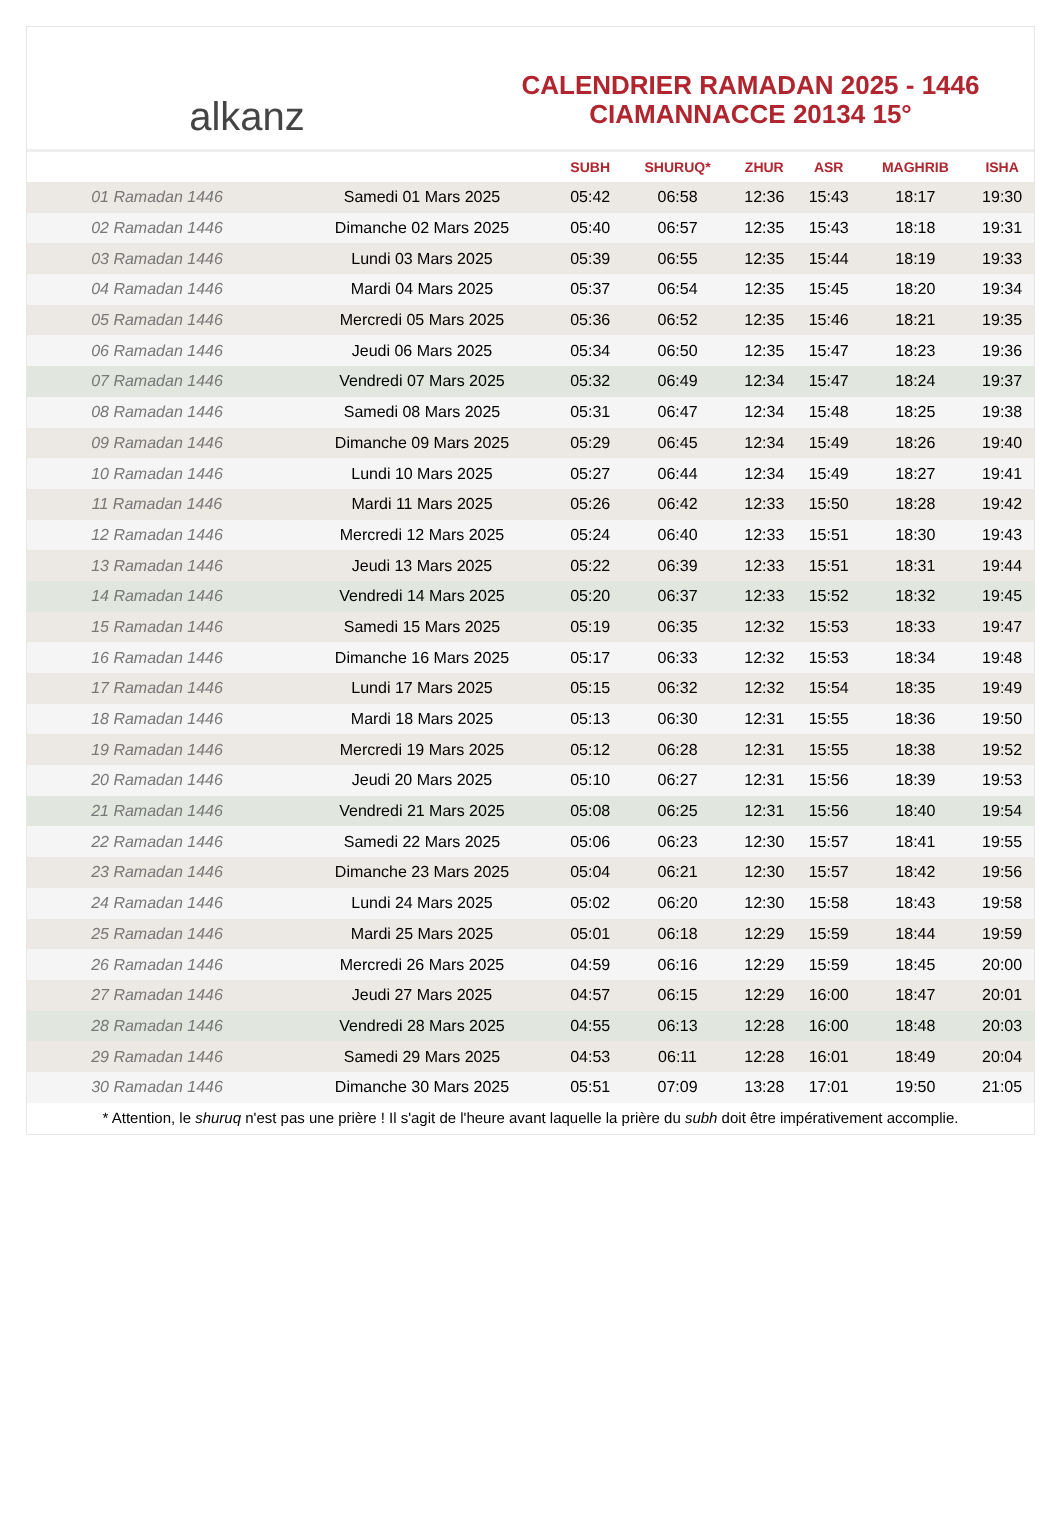alkanz
CALENDRIER RAMADAN 2025 - 1446
CIAMANNACCE 20134 15°
| | | SUBH | SHURUQ* | ZHUR | ASR | MAGHRIB | ISHA |
| --- | --- | --- | --- | --- | --- | --- | --- |
| 01 Ramadan 1446 | Samedi 01 Mars 2025 | 05:42 | 06:58 | 12:36 | 15:43 | 18:17 | 19:30 |
| 02 Ramadan 1446 | Dimanche 02 Mars 2025 | 05:40 | 06:57 | 12:35 | 15:43 | 18:18 | 19:31 |
| 03 Ramadan 1446 | Lundi 03 Mars 2025 | 05:39 | 06:55 | 12:35 | 15:44 | 18:19 | 19:33 |
| 04 Ramadan 1446 | Mardi 04 Mars 2025 | 05:37 | 06:54 | 12:35 | 15:45 | 18:20 | 19:34 |
| 05 Ramadan 1446 | Mercredi 05 Mars 2025 | 05:36 | 06:52 | 12:35 | 15:46 | 18:21 | 19:35 |
| 06 Ramadan 1446 | Jeudi 06 Mars 2025 | 05:34 | 06:50 | 12:35 | 15:47 | 18:23 | 19:36 |
| 07 Ramadan 1446 | Vendredi 07 Mars 2025 | 05:32 | 06:49 | 12:34 | 15:47 | 18:24 | 19:37 |
| 08 Ramadan 1446 | Samedi 08 Mars 2025 | 05:31 | 06:47 | 12:34 | 15:48 | 18:25 | 19:38 |
| 09 Ramadan 1446 | Dimanche 09 Mars 2025 | 05:29 | 06:45 | 12:34 | 15:49 | 18:26 | 19:40 |
| 10 Ramadan 1446 | Lundi 10 Mars 2025 | 05:27 | 06:44 | 12:34 | 15:49 | 18:27 | 19:41 |
| 11 Ramadan 1446 | Mardi 11 Mars 2025 | 05:26 | 06:42 | 12:33 | 15:50 | 18:28 | 19:42 |
| 12 Ramadan 1446 | Mercredi 12 Mars 2025 | 05:24 | 06:40 | 12:33 | 15:51 | 18:30 | 19:43 |
| 13 Ramadan 1446 | Jeudi 13 Mars 2025 | 05:22 | 06:39 | 12:33 | 15:51 | 18:31 | 19:44 |
| 14 Ramadan 1446 | Vendredi 14 Mars 2025 | 05:20 | 06:37 | 12:33 | 15:52 | 18:32 | 19:45 |
| 15 Ramadan 1446 | Samedi 15 Mars 2025 | 05:19 | 06:35 | 12:32 | 15:53 | 18:33 | 19:47 |
| 16 Ramadan 1446 | Dimanche 16 Mars 2025 | 05:17 | 06:33 | 12:32 | 15:53 | 18:34 | 19:48 |
| 17 Ramadan 1446 | Lundi 17 Mars 2025 | 05:15 | 06:32 | 12:32 | 15:54 | 18:35 | 19:49 |
| 18 Ramadan 1446 | Mardi 18 Mars 2025 | 05:13 | 06:30 | 12:31 | 15:55 | 18:36 | 19:50 |
| 19 Ramadan 1446 | Mercredi 19 Mars 2025 | 05:12 | 06:28 | 12:31 | 15:55 | 18:38 | 19:52 |
| 20 Ramadan 1446 | Jeudi 20 Mars 2025 | 05:10 | 06:27 | 12:31 | 15:56 | 18:39 | 19:53 |
| 21 Ramadan 1446 | Vendredi 21 Mars 2025 | 05:08 | 06:25 | 12:31 | 15:56 | 18:40 | 19:54 |
| 22 Ramadan 1446 | Samedi 22 Mars 2025 | 05:06 | 06:23 | 12:30 | 15:57 | 18:41 | 19:55 |
| 23 Ramadan 1446 | Dimanche 23 Mars 2025 | 05:04 | 06:21 | 12:30 | 15:57 | 18:42 | 19:56 |
| 24 Ramadan 1446 | Lundi 24 Mars 2025 | 05:02 | 06:20 | 12:30 | 15:58 | 18:43 | 19:58 |
| 25 Ramadan 1446 | Mardi 25 Mars 2025 | 05:01 | 06:18 | 12:29 | 15:59 | 18:44 | 19:59 |
| 26 Ramadan 1446 | Mercredi 26 Mars 2025 | 04:59 | 06:16 | 12:29 | 15:59 | 18:45 | 20:00 |
| 27 Ramadan 1446 | Jeudi 27 Mars 2025 | 04:57 | 06:15 | 12:29 | 16:00 | 18:47 | 20:01 |
| 28 Ramadan 1446 | Vendredi 28 Mars 2025 | 04:55 | 06:13 | 12:28 | 16:00 | 18:48 | 20:03 |
| 29 Ramadan 1446 | Samedi 29 Mars 2025 | 04:53 | 06:11 | 12:28 | 16:01 | 18:49 | 20:04 |
| 30 Ramadan 1446 | Dimanche 30 Mars 2025 | 05:51 | 07:09 | 13:28 | 17:01 | 19:50 | 21:05 |
* Attention, le shuruq n'est pas une prière ! Il s'agit de l'heure avant laquelle la prière du subh doit être impérativement accomplie.